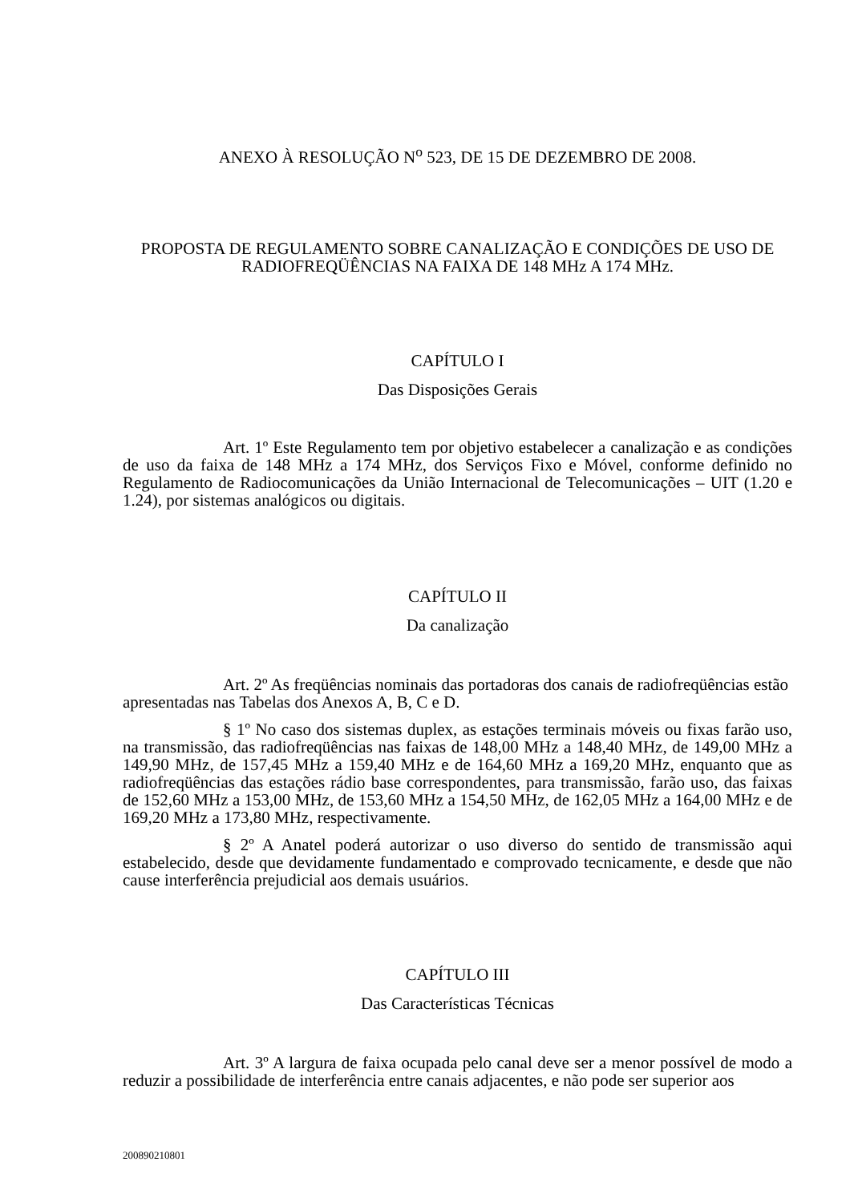ANEXO À RESOLUÇÃO N<sup>o</sup> 523, DE 15 DE DEZEMBRO DE 2008.
PROPOSTA DE REGULAMENTO SOBRE CANALIZAÇÃO E CONDIÇÕES DE USO DE RADIOFREQÜÊNCIAS NA FAIXA DE 148 MHz A 174 MHz.
CAPÍTULO I
Das Disposições Gerais
Art. 1º Este Regulamento tem por objetivo estabelecer a canalização e as condições de uso da faixa de 148 MHz a 174 MHz, dos Serviços Fixo e Móvel, conforme definido no Regulamento de Radiocomunicações da União Internacional de Telecomunicações – UIT (1.20 e 1.24), por sistemas analógicos ou digitais.
CAPÍTULO II
Da canalização
Art. 2º As freqüências nominais das portadoras dos canais de radiofreqüências estão apresentadas nas Tabelas dos Anexos A, B, C e D.
§ 1º No caso dos sistemas duplex, as estações terminais móveis ou fixas farão uso, na transmissão, das radiofreqüências nas faixas de 148,00 MHz a 148,40 MHz, de 149,00 MHz a 149,90 MHz, de 157,45 MHz a 159,40 MHz e de 164,60 MHz a 169,20 MHz, enquanto que as radiofreqüências das estações rádio base correspondentes, para transmissão, farão uso, das faixas de 152,60 MHz a 153,00 MHz, de 153,60 MHz a 154,50 MHz, de 162,05 MHz a 164,00 MHz e de 169,20 MHz a 173,80 MHz, respectivamente.
§ 2º A Anatel poderá autorizar o uso diverso do sentido de transmissão aqui estabelecido, desde que devidamente fundamentado e comprovado tecnicamente, e desde que não cause interferência prejudicial aos demais usuários.
CAPÍTULO III
Das Características Técnicas
Art. 3º A largura de faixa ocupada pelo canal deve ser a menor possível de modo a reduzir a possibilidade de interferência entre canais adjacentes, e não pode ser superior aos
200890210801